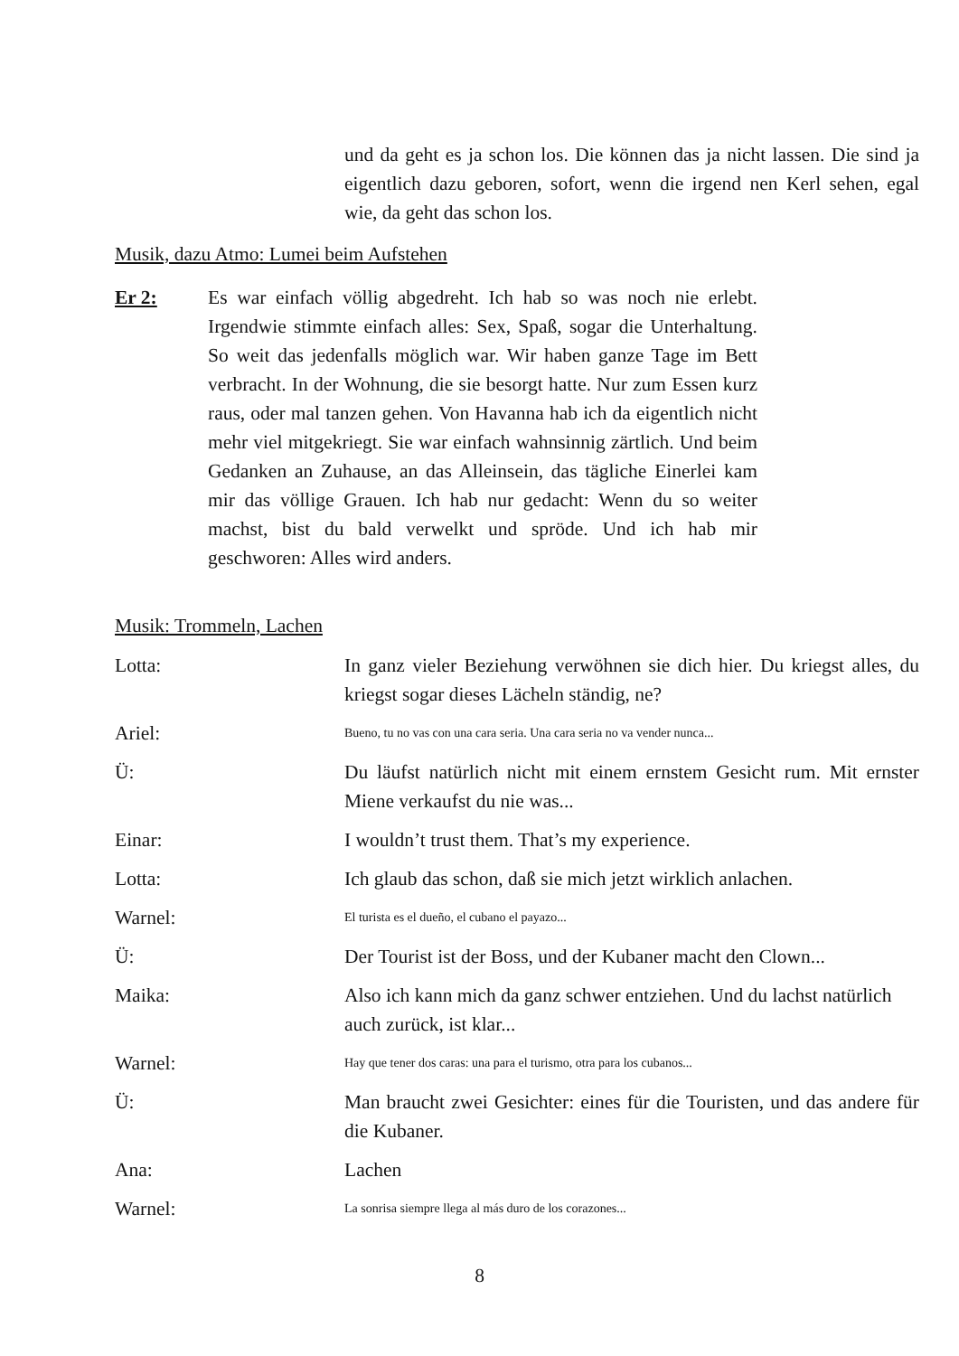und da geht es ja schon los. Die können das ja nicht lassen. Die sind ja eigentlich dazu geboren, sofort, wenn die irgend nen Kerl sehen, egal wie, da geht das schon los.
Musik, dazu Atmo: Lumei beim Aufstehen
Er 2: Es war einfach völlig abgedreht. Ich hab so was noch nie erlebt. Irgendwie stimmte einfach alles: Sex, Spaß, sogar die Unterhaltung. So weit das jedenfalls möglich war. Wir haben ganze Tage im Bett verbracht. In der Wohnung, die sie besorgt hatte. Nur zum Essen kurz raus, oder mal tanzen gehen. Von Havanna hab ich da eigentlich nicht mehr viel mitgekriegt. Sie war einfach wahnsinnig zärtlich. Und beim Gedanken an Zuhause, an das Alleinsein, das tägliche Einerlei kam mir das völlige Grauen. Ich hab nur gedacht: Wenn du so weiter machst, bist du bald verwelkt und spröde. Und ich hab mir geschworen: Alles wird anders.
Musik: Trommeln, Lachen
Lotta: In ganz vieler Beziehung verwöhnen sie dich hier. Du kriegst alles, du kriegst sogar dieses Lächeln ständig, ne?
Ariel:
Bueno, tu no vas con una cara seria. Una cara seria no va vender nunca...
Ü: Du läufst natürlich nicht mit einem ernstem Gesicht rum. Mit ernster Miene verkaufst du nie was...
Einar: I wouldn’t trust them. That’s my experience.
Lotta: Ich glaub das schon, daß sie mich jetzt wirklich anlachen.
Warnel:
El turista es el dueño, el cubano el payazo...
Ü: Der Tourist ist der Boss, und der Kubaner macht den Clown...
Maika: Also ich kann mich da ganz schwer entziehen. Und du lachst natürlich auch zurück, ist klar...
Warnel:
Hay que tener dos caras: una para el turismo, otra para los cubanos...
Ü: Man braucht zwei Gesichter: eines für die Touristen, und das andere für die Kubaner.
Ana: Lachen
Warnel:
La sonrisa siempre llega al más duro de los corazones...
8